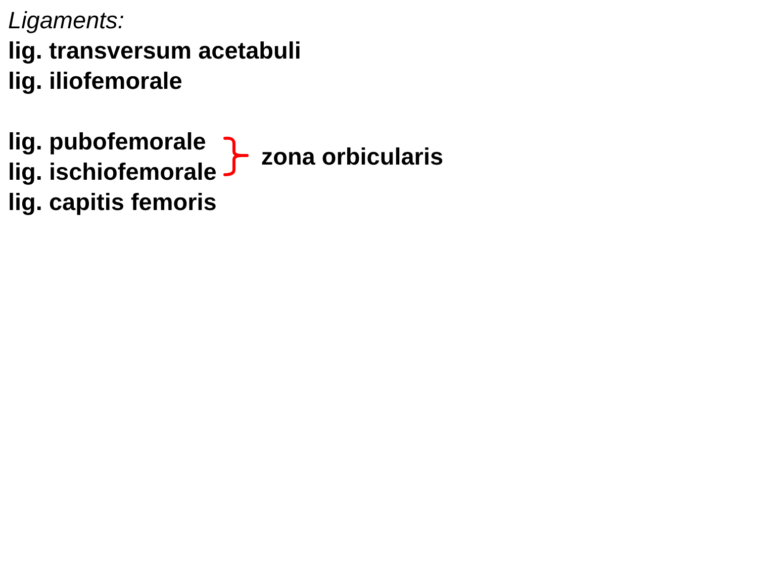Ligaments:
lig. transversum acetabuli
lig. iliofemorale
lig. pubofemorale
lig. ischiofemorale
zona orbicularis
lig. capitis femoris